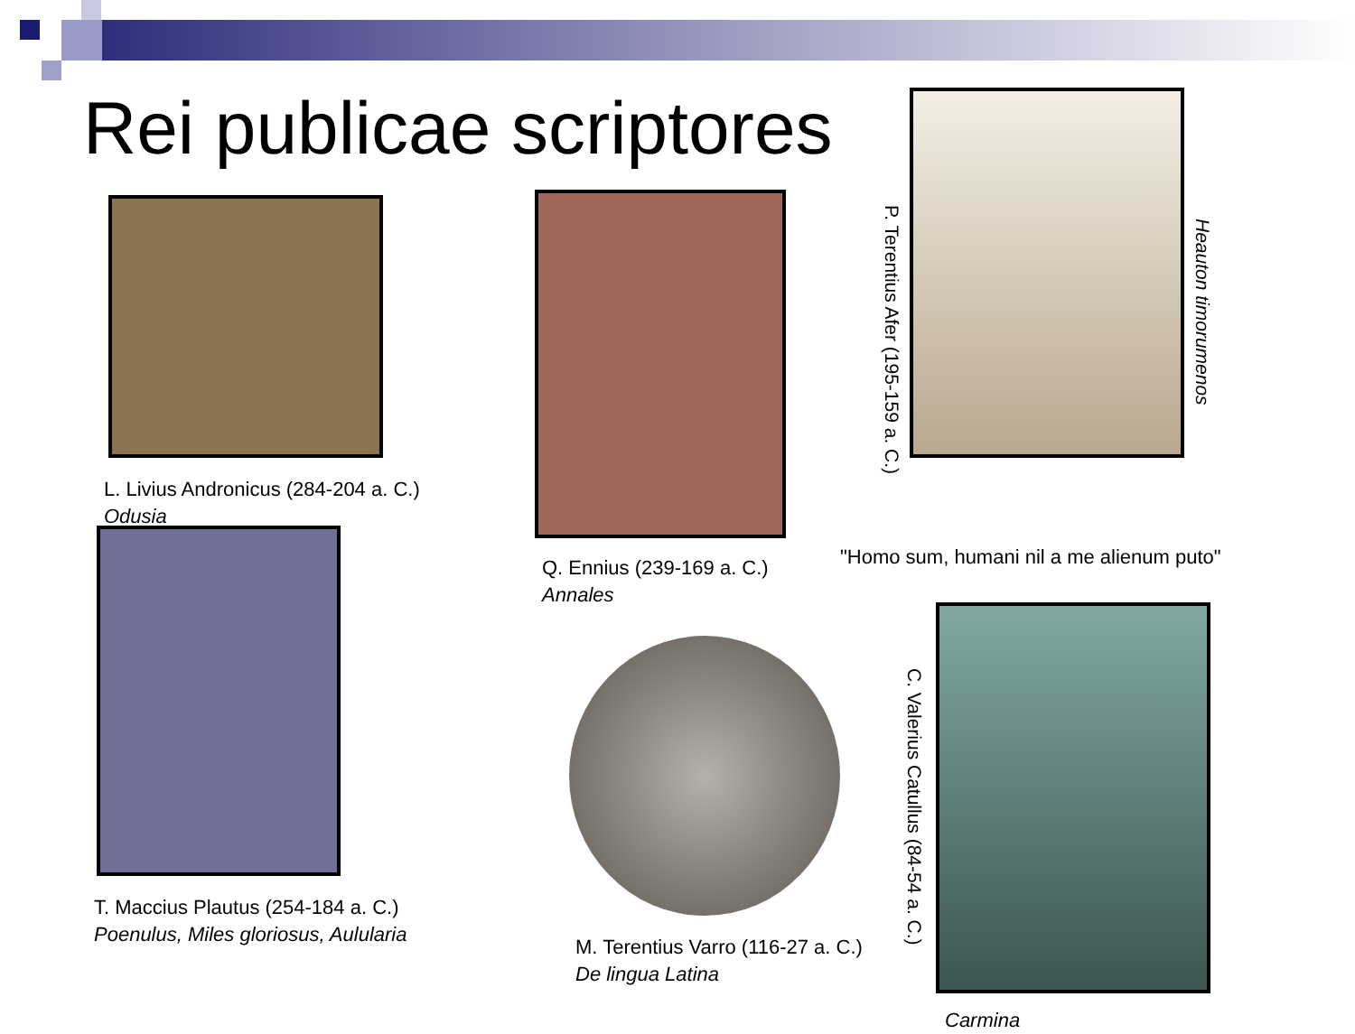Rei publicae scriptores
P. Terentius Afer (195-159 a. C.)
Heauton timorumenos
L. Livius Andronicus (284-204 a. C.)
Odusia
Q. Ennius (239-169 a. C.)
Annales
M. Terentius Varro (116-27 a. C.)
De lingua Latina
"Homo sum, humani nil a me alienum puto"
T. Maccius Plautus (254-184 a. C.)
Poenulus, Miles gloriosus, Aulularia
C. Valerius Catullus (84-54 a. C.)
Carmina